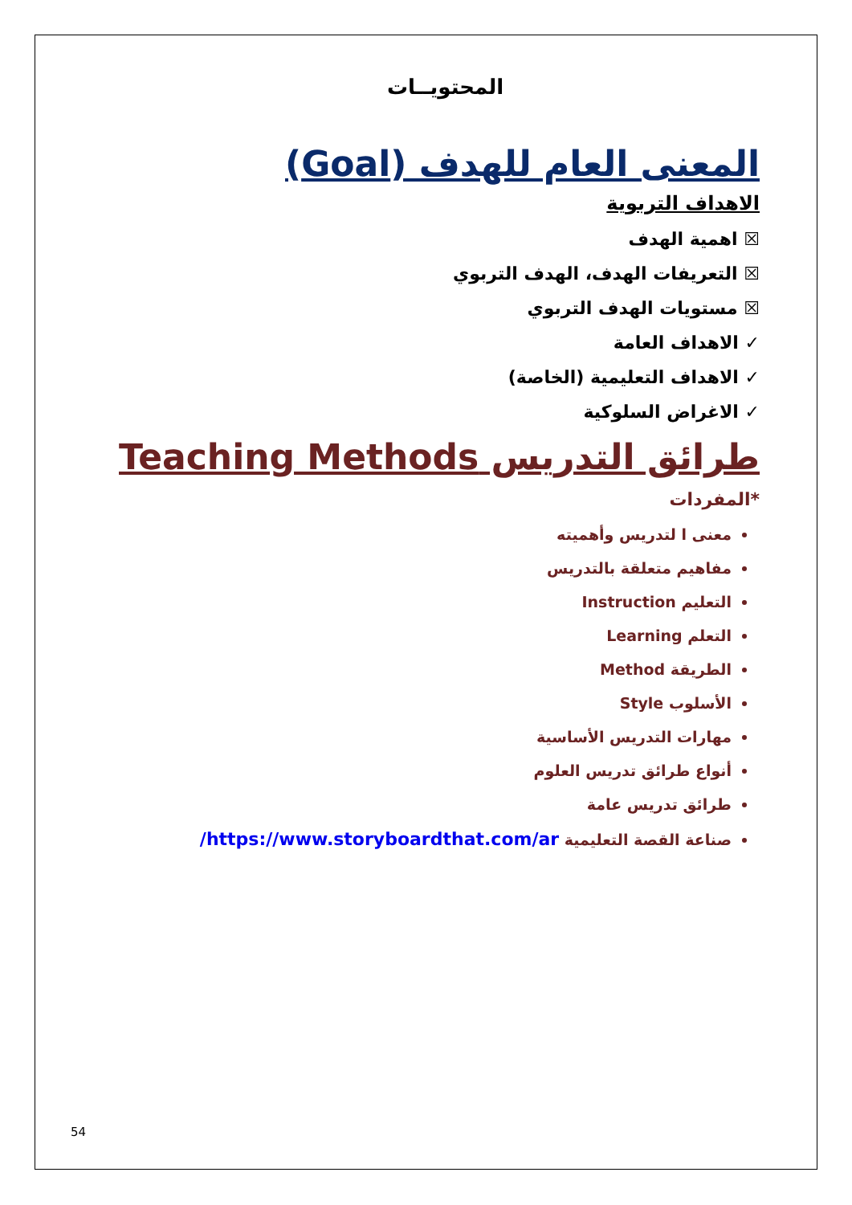المحتويــات
المعنى العام للهدف (Goal)
الاهداف التربوية
☒ اهمية الهدف
☒ التعريفات الهدف، الهدف التربوي
☒ مستويات الهدف التربوي
✓ الاهداف العامة
✓ الاهداف التعليمية (الخاصة)
✓ الاغراض السلوكية
طرائق التدريس Teaching Methods
*المفردات
معنى ا لتدريس وأهميته
مفاهيم متعلقة بالتدريس
التعليم Instruction
التعلم Learning
الطريقة Method
الأسلوب Style
مهارات التدريس الأساسية
أنواع طرائق تدريس العلوم
طرائق تدريس عامة
صناعة القصة التعليمية https://www.storyboardthat.com/ar/
54